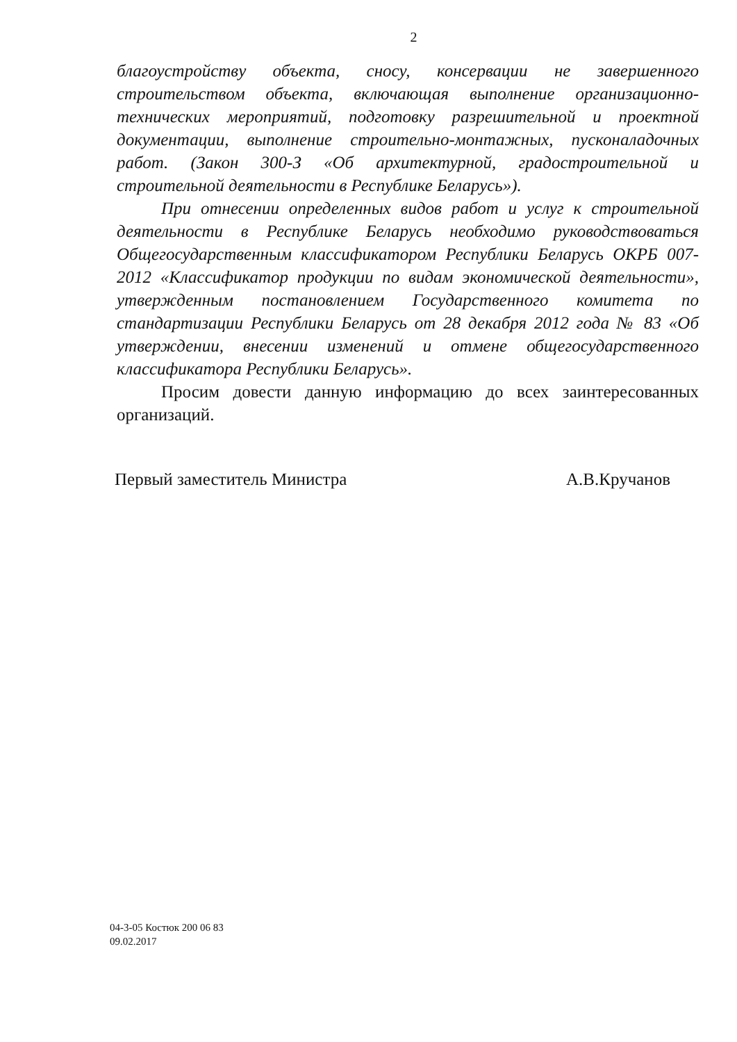2
благоустройству объекта, сносу, консервации не завершенного строительством объекта, включающая выполнение организационно-технических мероприятий, подготовку разрешительной и проектной документации, выполнение строительно-монтажных, пусконаладочных работ. (Закон 300-З «Об архитектурной, градостроительной и строительной деятельности в Республике Беларусь»).
При отнесении определенных видов работ и услуг к строительной деятельности в Республике Беларусь необходимо руководствоваться Общегосударственным классификатором Республики Беларусь ОКРБ 007-2012 «Классификатор продукции по видам экономической деятельности», утвержденным постановлением Государственного комитета по стандартизации Республики Беларусь от 28 декабря 2012 года № 83 «Об утверждении, внесении изменений и отмене общегосударственного классификатора Республики Беларусь».
Просим довести данную информацию до всех заинтересованных организаций.
Первый заместитель Министра А.В.Кручанов
04-3-05 Костюк 200 06 83
09.02.2017